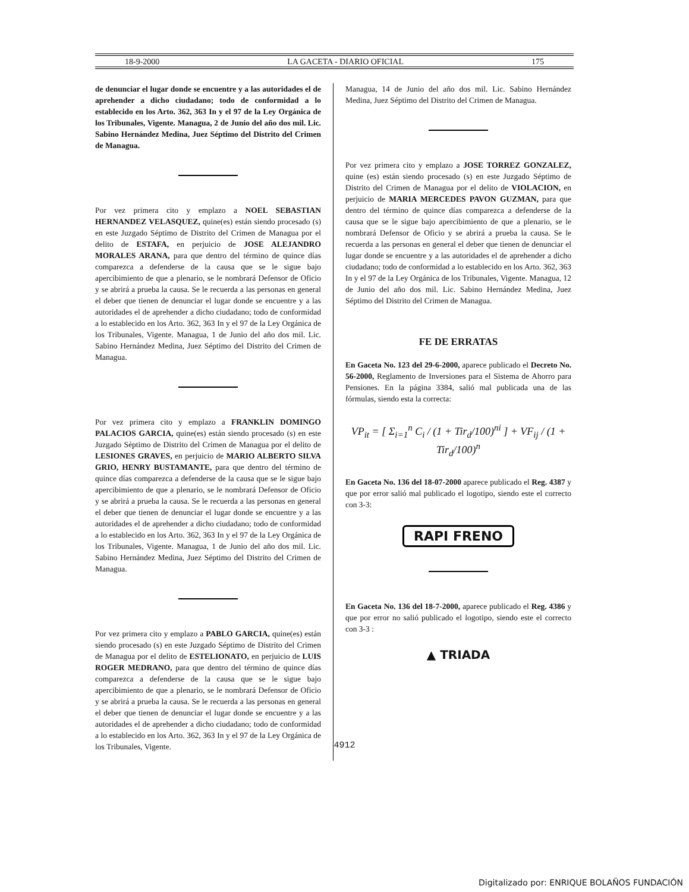18-9-2000 LA GACETA - DIARIO OFICIAL 175
de denunciar el lugar donde se encuentre y a las autoridades el de aprehender a dicho ciudadano; todo de conformidad a lo establecido en los Arto. 362, 363 In y el 97 de la Ley Orgánica de los Tribunales, Vigente. Managua, 2 de Junio del año dos mil. Lic. Sabino Hernández Medina, Juez Séptimo del Distrito del Crimen de Managua.
Por vez primera cito y emplazo a NOEL SEBASTIAN HERNANDEZ VELASQUEZ, quine(es) están siendo procesado (s) en este Juzgado Séptimo de Distrito del Crimen de Managua por el delito de ESTAFA, en perjuicio de JOSE ALEJANDRO MORALES ARANA, para que dentro del término de quince días comparezca a defenderse de la causa que se le sigue bajo apercibimiento de que a plenario, se le nombrará Defensor de Oficio y se abrirá a prueba la causa. Se le recuerda a las personas en general el deber que tienen de denunciar el lugar donde se encuentre y a las autoridades el de aprehender a dicho ciudadano; todo de conformidad a lo establecido en los Arto. 362, 363 In y el 97 de la Ley Orgánica de los Tribunales, Vigente. Managua, 1 de Junio del año dos mil. Lic. Sabino Hernández Medina, Juez Séptimo del Distrito del Crimen de Managua.
Por vez primera cito y emplazo a FRANKLIN DOMINGO PALACIOS GARCIA, quine(es) están siendo procesado (s) en este Juzgado Séptimo de Distrito del Crimen de Managua por el delito de LESIONES GRAVES, en perjuicio de MARIO ALBERTO SILVA GRIO, HENRY BUSTAMANTE, para que dentro del término de quince días comparezca a defenderse de la causa que se le sigue bajo apercibimiento de que a plenario, se le nombrará Defensor de Oficio y se abrirá a prueba la causa. Se le recuerda a las personas en general el deber que tienen de denunciar el lugar donde se encuentre y a las autoridades el de aprehender a dicho ciudadano; todo de conformidad a lo establecido en los Arto. 362, 363 In y el 97 de la Ley Orgánica de los Tribunales, Vigente. Managua, 1 de Junio del año dos mil. Lic. Sabino Hernández Medina, Juez Séptimo del Distrito del Crimen de Managua.
Por vez primera cito y emplazo a PABLO GARCIA, quine(es) están siendo procesado (s) en este Juzgado Séptimo de Distrito del Crimen de Managua por el delito de ESTELIONATO, en perjuicio de LUIS ROGER MEDRANO, para que dentro del término de quince días comparezca a defenderse de la causa que se le sigue bajo apercibimiento de que a plenario, se le nombrará Defensor de Oficio y se abrirá a prueba la causa. Se le recuerda a las personas en general el deber que tienen de denunciar el lugar donde se encuentre y a las autoridades el de aprehender a dicho ciudadano; todo de conformidad a lo establecido en los Arto. 362, 363 In y el 97 de la Ley Orgánica de los Tribunales, Vigente.
Managua, 14 de Junio del año dos mil. Lic. Sabino Hernández Medina, Juez Séptimo del Distrito del Crimen de Managua.
Por vez primera cito y emplazo a JOSE TORREZ GONZALEZ, quine (es) están siendo procesado (s) en este Juzgado Séptimo de Distrito del Crimen de Managua por el delito de VIOLACION, en perjuicio de MARIA MERCEDES PAVON GUZMAN, para que dentro del término de quince días comparezca a defenderse de la causa que se le sigue bajo apercibimiento de que a plenario, se le nombrará Defensor de Oficio y se abrirá a prueba la causa. Se le recuerda a las personas en general el deber que tienen de denunciar el lugar donde se encuentre y a las autoridades el de aprehender a dicho ciudadano; todo de conformidad a lo establecido en los Arto. 362, 363 In y el 97 de la Ley Orgánica de los Tribunales, Vigente. Managua, 12 de Junio del año dos mil. Lic. Sabino Hernández Medina, Juez Séptimo del Distrito del Crimen de Managua.
FE DE ERRATAS
En Gaceta No. 123 del 29-6-2000, aparece publicado el Decreto No. 56-2000, Reglamento de Inversiones para el Sistema de Ahorro para Pensiones. En la página 3384, salió mal publicada una de las fórmulas, siendo esta la correcta:
VP<sub>it</sub> = [ Σ<sub>i=1</sub><sup>n</sup> C<sub>i</sub> / (1 + Tir<sub>d</sub>/100)<sup>ni</sup> ] + VF<sub>ij</sub> / (1 + Tir<sub>d</sub>/100)<sup>n</sup>
En Gaceta No. 136 del 18-07-2000 aparece publicado el Reg. 4387 y que por error salió mal publicado el logotipo, siendo este el correcto con 3-3:
RAPI FRENO
En Gaceta No. 136 del 18-7-2000, aparece publicado el Reg. 4386 y que por error no salió publicado el logotipo, siendo este el correcto con 3-3 :
▲ TRIADA
4912
Digitalizado por: ENRIQUE BOLAÑOS FUNDACIÓN